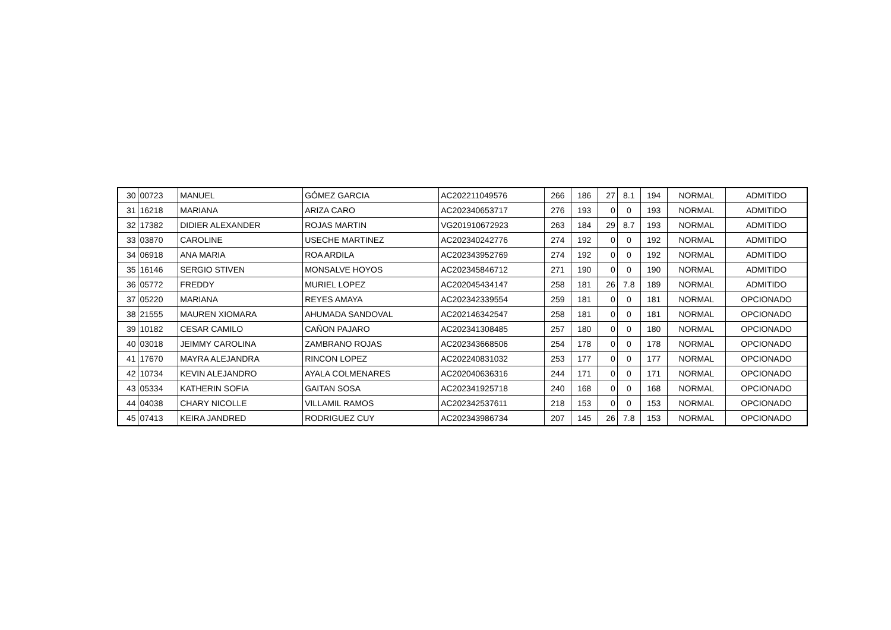| 30 | 00723 | MANUEL | GÓMEZ GARCIA | AC202211049576 | 266 | 186 | 27 | 8.1 | 194 | NORMAL | ADMITIDO |
| 31 | 16218 | MARIANA | ARIZA CARO | AC202340653717 | 276 | 193 | 0 | 0 | 193 | NORMAL | ADMITIDO |
| 32 | 17382 | DIDIER ALEXANDER | ROJAS MARTIN | VG201910672923 | 263 | 184 | 29 | 8.7 | 193 | NORMAL | ADMITIDO |
| 33 | 03870 | CAROLINE | USECHE MARTINEZ | AC202340242776 | 274 | 192 | 0 | 0 | 192 | NORMAL | ADMITIDO |
| 34 | 06918 | ANA MARIA | ROA ARDILA | AC202343952769 | 274 | 192 | 0 | 0 | 192 | NORMAL | ADMITIDO |
| 35 | 16146 | SERGIO STIVEN | MONSALVE HOYOS | AC202345846712 | 271 | 190 | 0 | 0 | 190 | NORMAL | ADMITIDO |
| 36 | 05772 | FREDDY | MURIEL LOPEZ | AC202045434147 | 258 | 181 | 26 | 7.8 | 189 | NORMAL | ADMITIDO |
| 37 | 05220 | MARIANA | REYES AMAYA | AC202342339554 | 259 | 181 | 0 | 0 | 181 | NORMAL | OPCIONADO |
| 38 | 21555 | MAUREN XIOMARA | AHUMADA SANDOVAL | AC202146342547 | 258 | 181 | 0 | 0 | 181 | NORMAL | OPCIONADO |
| 39 | 10182 | CESAR CAMILO | CAÑON PAJARO | AC202341308485 | 257 | 180 | 0 | 0 | 180 | NORMAL | OPCIONADO |
| 40 | 03018 | JEIMMY CAROLINA | ZAMBRANO ROJAS | AC202343668506 | 254 | 178 | 0 | 0 | 178 | NORMAL | OPCIONADO |
| 41 | 17670 | MAYRA ALEJANDRA | RINCON LOPEZ | AC202240831032 | 253 | 177 | 0 | 0 | 177 | NORMAL | OPCIONADO |
| 42 | 10734 | KEVIN ALEJANDRO | AYALA COLMENARES | AC202040636316 | 244 | 171 | 0 | 0 | 171 | NORMAL | OPCIONADO |
| 43 | 05334 | KATHERIN SOFIA | GAITAN SOSA | AC202341925718 | 240 | 168 | 0 | 0 | 168 | NORMAL | OPCIONADO |
| 44 | 04038 | CHARY NICOLLE | VILLAMIL RAMOS | AC202342537611 | 218 | 153 | 0 | 0 | 153 | NORMAL | OPCIONADO |
| 45 | 07413 | KEIRA JANDRED | RODRIGUEZ CUY | AC202343986734 | 207 | 145 | 26 | 7.8 | 153 | NORMAL | OPCIONADO |